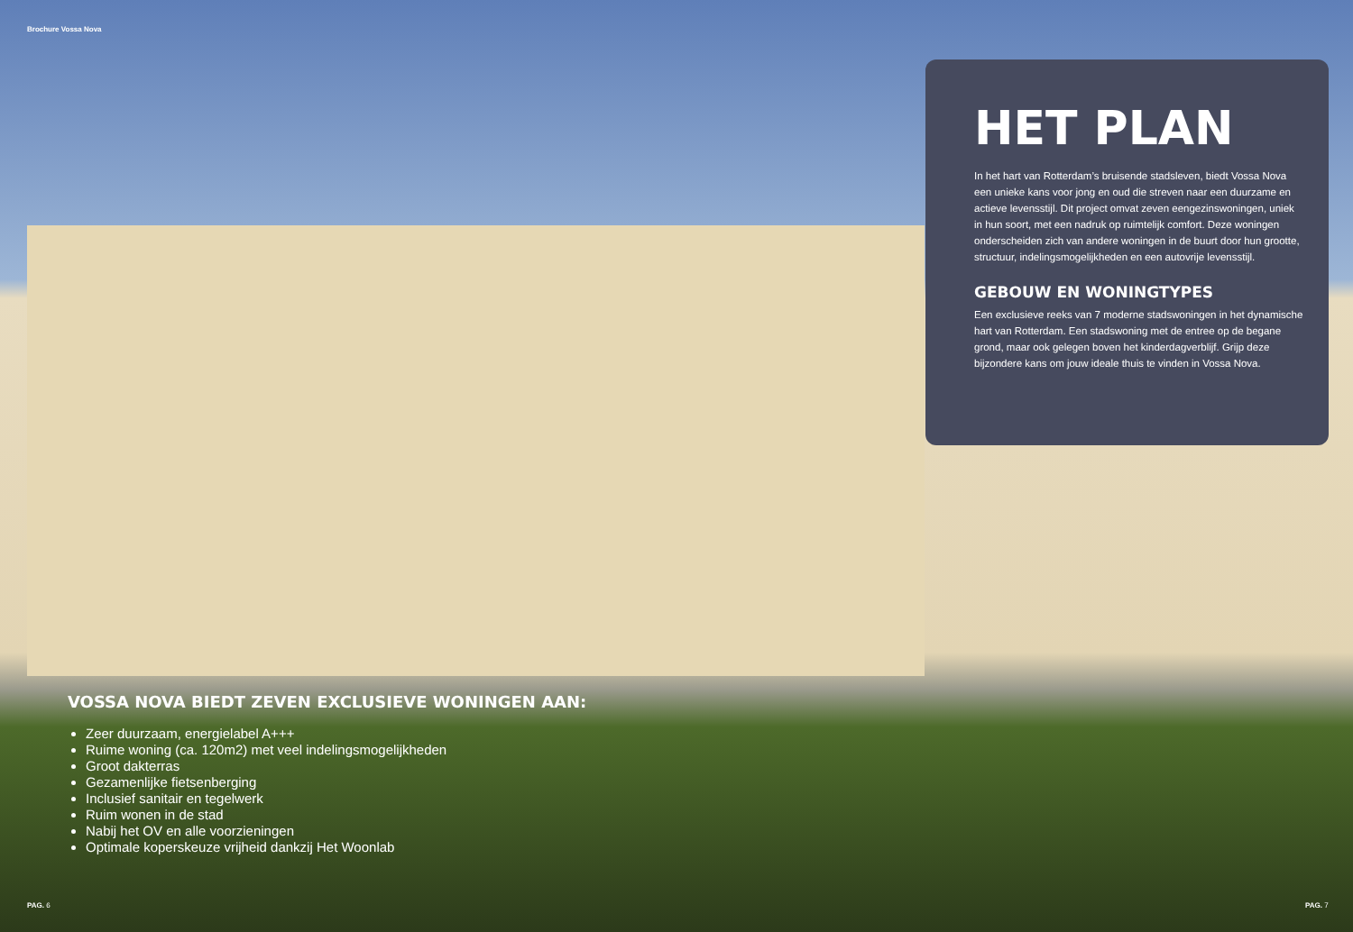Brochure Vossa Nova
HET PLAN
In het hart van Rotterdam’s bruisende stadsleven, biedt Vossa Nova een unieke kans voor jong en oud die streven naar een duurzame en actieve levensstijl. Dit project omvat zeven eengezinswoningen, uniek in hun soort, met een nadruk op ruimtelijk comfort. Deze woningen onderscheiden zich van andere woningen in de buurt door hun grootte, structuur, indelingsmogelijkheden en een autovrije levensstijl.
GEBOUW EN WONINGTYPES
Een exclusieve reeks van 7 moderne stadswoningen in het dynamische hart van Rotterdam. Een stadswoning met de entree op de begane grond, maar ook gelegen boven het kinderdagverblijf. Grijp deze bijzondere kans om jouw ideale thuis te vinden in Vossa Nova.
VOSSA NOVA BIEDT ZEVEN EXCLUSIEVE WONINGEN AAN:
Zeer duurzaam, energielabel A+++
Ruime woning (ca. 120m2) met veel indelingsmogelijkheden
Groot dakterras
Gezamenlijke fietsenberging
Inclusief sanitair en tegelwerk
Ruim wonen in de stad
Nabij het OV en alle voorzieningen
Optimale koperskeuze vrijheid dankzij Het Woonlab
PAG. 6 PAG. 7